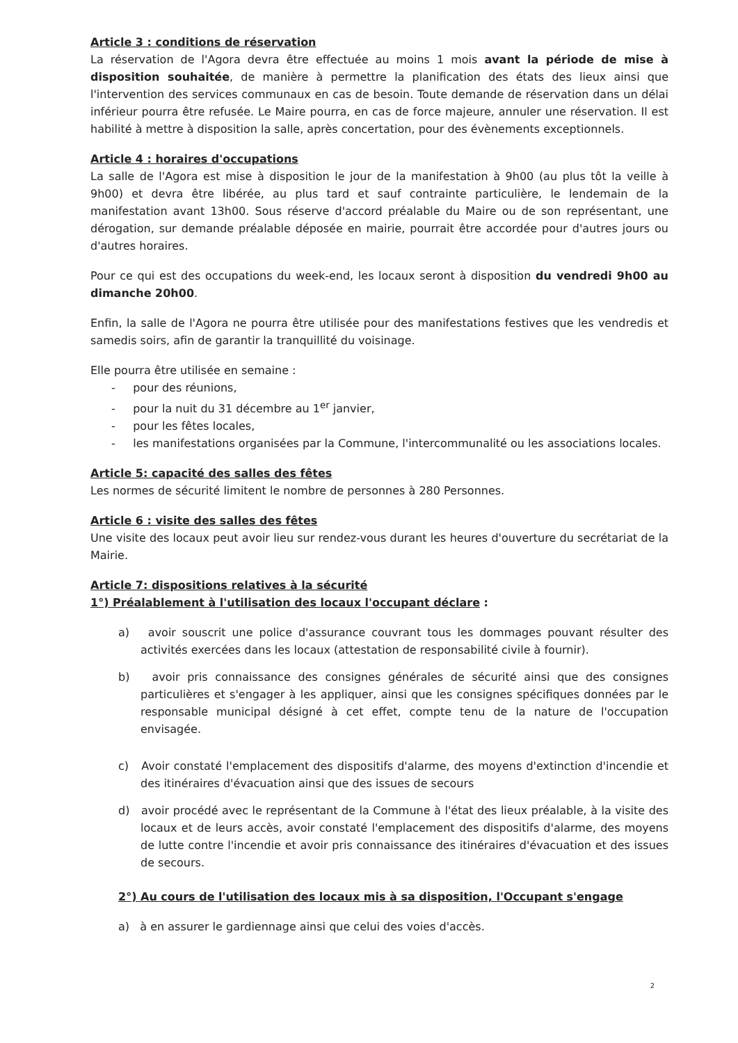Article 3 : conditions de réservation
La réservation de l'Agora devra être effectuée au moins 1 mois avant la période de mise à disposition souhaitée, de manière à permettre la planification des états des lieux ainsi que l'intervention des services communaux en cas de besoin. Toute demande de réservation dans un délai inférieur pourra être refusée. Le Maire pourra, en cas de force majeure, annuler une réservation. Il est habilité à mettre à disposition la salle, après concertation, pour des évènements exceptionnels.
Article 4 : horaires d'occupations
La salle de l'Agora est mise à disposition le jour de la manifestation à 9h00 (au plus tôt la veille à 9h00) et devra être libérée, au plus tard et sauf contrainte particulière, le lendemain de la manifestation avant 13h00. Sous réserve d'accord préalable du Maire ou de son représentant, une dérogation, sur demande préalable déposée en mairie, pourrait être accordée pour d'autres jours ou d'autres horaires.
Pour ce qui est des occupations du week-end, les locaux seront à disposition du vendredi 9h00 au dimanche 20h00.
Enfin, la salle de l'Agora ne pourra être utilisée pour des manifestations festives que les vendredis et samedis soirs, afin de garantir la tranquillité du voisinage.
Elle pourra être utilisée en semaine :
- pour des réunions,
- pour la nuit du 31 décembre au 1<sup>er</sup> janvier,
- pour les fêtes locales,
- les manifestations organisées par la Commune, l'intercommunalité ou les associations locales.
Article 5: capacité des salles des fêtes
Les normes de sécurité limitent le nombre de personnes à 280 Personnes.
Article 6 : visite des salles des fêtes
Une visite des locaux peut avoir lieu sur rendez-vous durant les heures d'ouverture du secrétariat de la Mairie.
Article 7: dispositions relatives à la sécurité
1°) Préalablement à l'utilisation des locaux l'occupant déclare :
a) avoir souscrit une police d'assurance couvrant tous les dommages pouvant résulter des activités exercées dans les locaux (attestation de responsabilité civile à fournir).
b) avoir pris connaissance des consignes générales de sécurité ainsi que des consignes particulières et s'engager à les appliquer, ainsi que les consignes spécifiques données par le responsable municipal désigné à cet effet, compte tenu de la nature de l'occupation envisagée.
c) Avoir constaté l'emplacement des dispositifs d'alarme, des moyens d'extinction d'incendie et des itinéraires d'évacuation ainsi que des issues de secours
d) avoir procédé avec le représentant de la Commune à l'état des lieux préalable, à la visite des locaux et de leurs accès, avoir constaté l'emplacement des dispositifs d'alarme, des moyens de lutte contre l'incendie et avoir pris connaissance des itinéraires d'évacuation et des issues de secours.
2°) Au cours de l'utilisation des locaux mis à sa disposition, l'Occupant s'engage
a) à en assurer le gardiennage ainsi que celui des voies d'accès.
2